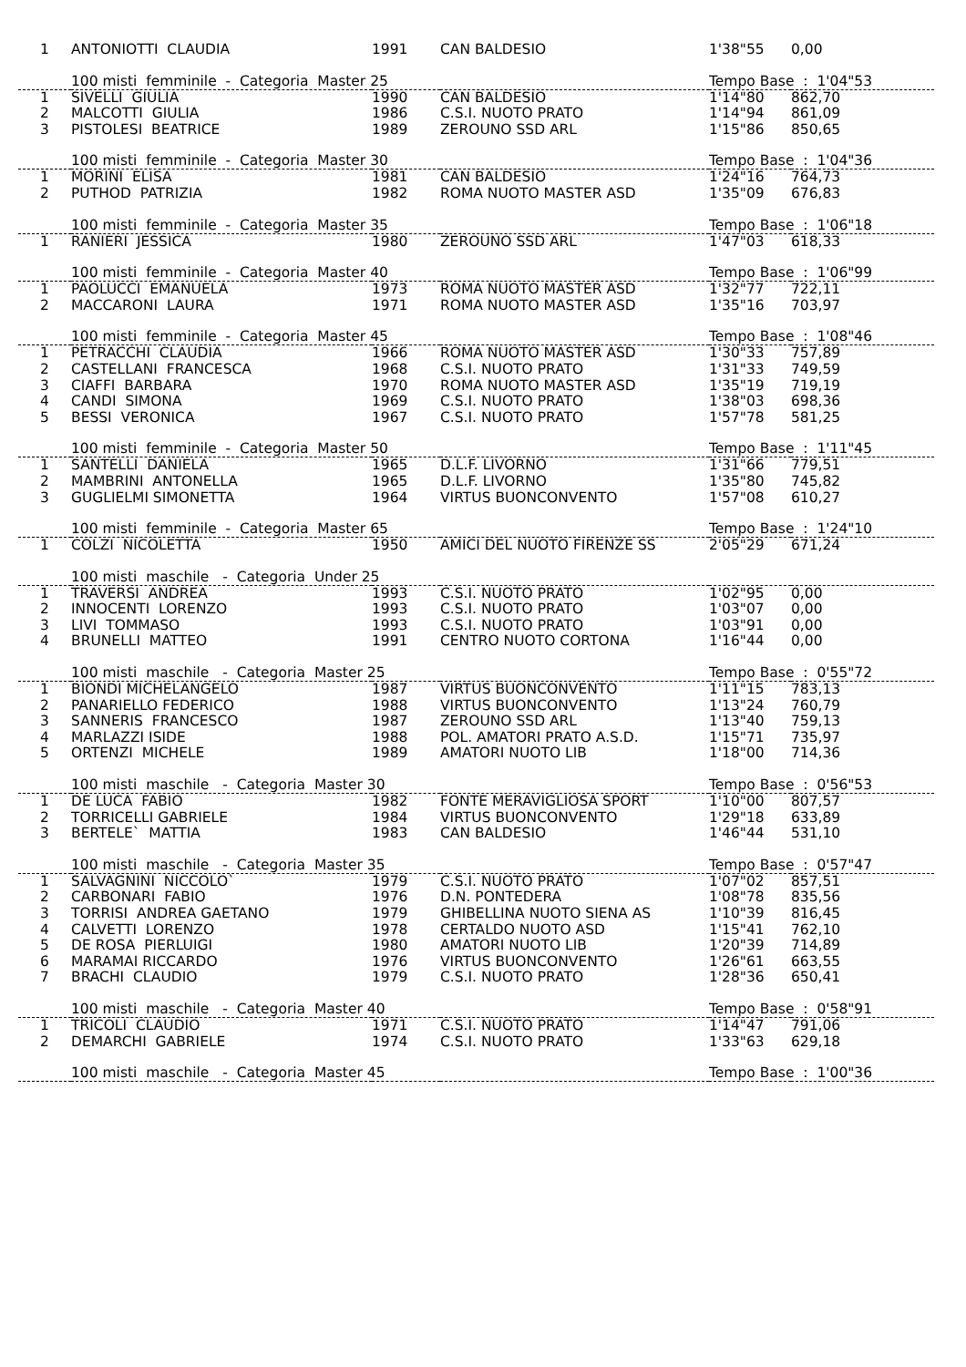| 1 | ANTONIOTTI CLAUDIA | 1991 | CAN BALDESIO | 1'38"55 | 0,00 |
| | 100 misti femminile - Categoria Master 25 | | | Tempo Base : 1'04"53 | |
| 1 | SIVELLI GIULIA | 1990 | CAN BALDESIO | 1'14"80 | 862,70 |
| 2 | MALCOTTI GIULIA | 1986 | C.S.I. NUOTO PRATO | 1'14"94 | 861,09 |
| 3 | PISTOLESI BEATRICE | 1989 | ZEROUNO SSD ARL | 1'15"86 | 850,65 |
| | 100 misti femminile - Categoria Master 30 | | | Tempo Base : 1'04"36 | |
| 1 | MORINI ELISA | 1981 | CAN BALDESIO | 1'24"16 | 764,73 |
| 2 | PUTHOD PATRIZIA | 1982 | ROMA NUOTO MASTER ASD | 1'35"09 | 676,83 |
| | 100 misti femminile - Categoria Master 35 | | | Tempo Base : 1'06"18 | |
| 1 | RANIERI JESSICA | 1980 | ZEROUNO SSD ARL | 1'47"03 | 618,33 |
| | 100 misti femminile - Categoria Master 40 | | | Tempo Base : 1'06"99 | |
| 1 | PAOLUCCI EMANUELA | 1973 | ROMA NUOTO MASTER ASD | 1'32"77 | 722,11 |
| 2 | MACCARONI LAURA | 1971 | ROMA NUOTO MASTER ASD | 1'35"16 | 703,97 |
| | 100 misti femminile - Categoria Master 45 | | | Tempo Base : 1'08"46 | |
| 1 | PETRACCHI CLAUDIA | 1966 | ROMA NUOTO MASTER ASD | 1'30"33 | 757,89 |
| 2 | CASTELLANI FRANCESCA | 1968 | C.S.I. NUOTO PRATO | 1'31"33 | 749,59 |
| 3 | CIAFFI BARBARA | 1970 | ROMA NUOTO MASTER ASD | 1'35"19 | 719,19 |
| 4 | CANDI SIMONA | 1969 | C.S.I. NUOTO PRATO | 1'38"03 | 698,36 |
| 5 | BESSI VERONICA | 1967 | C.S.I. NUOTO PRATO | 1'57"78 | 581,25 |
| | 100 misti femminile - Categoria Master 50 | | | Tempo Base : 1'11"45 | |
| 1 | SANTELLI DANIELA | 1965 | D.L.F. LIVORNO | 1'31"66 | 779,51 |
| 2 | MAMBRINI ANTONELLA | 1965 | D.L.F. LIVORNO | 1'35"80 | 745,82 |
| 3 | GUGLIELMI SIMONETTA | 1964 | VIRTUS BUONCONVENTO | 1'57"08 | 610,27 |
| | 100 misti femminile - Categoria Master 65 | | | Tempo Base : 1'24"10 | |
| 1 | COLZI NICOLETTA | 1950 | AMICI DEL NUOTO FIRENZE SS | 2'05"29 | 671,24 |
| | 100 misti maschile - Categoria Under 25 | | | | |
| 1 | TRAVERSI ANDREA | 1993 | C.S.I. NUOTO PRATO | 1'02"95 | 0,00 |
| 2 | INNOCENTI LORENZO | 1993 | C.S.I. NUOTO PRATO | 1'03"07 | 0,00 |
| 3 | LIVI TOMMASO | 1993 | C.S.I. NUOTO PRATO | 1'03"91 | 0,00 |
| 4 | BRUNELLI MATTEO | 1991 | CENTRO NUOTO CORTONA | 1'16"44 | 0,00 |
| | 100 misti maschile - Categoria Master 25 | | | Tempo Base : 0'55"72 | |
| 1 | BIONDI MICHELANGELO | 1987 | VIRTUS BUONCONVENTO | 1'11"15 | 783,13 |
| 2 | PANARIELLO FEDERICO | 1988 | VIRTUS BUONCONVENTO | 1'13"24 | 760,79 |
| 3 | SANNERIS FRANCESCO | 1987 | ZEROUNO SSD ARL | 1'13"40 | 759,13 |
| 4 | MARLAZZI ISIDE | 1988 | POL. AMATORI PRATO A.S.D. | 1'15"71 | 735,97 |
| 5 | ORTENZI MICHELE | 1989 | AMATORI NUOTO LIB | 1'18"00 | 714,36 |
| | 100 misti maschile - Categoria Master 30 | | | Tempo Base : 0'56"53 | |
| 1 | DE LUCA FABIO | 1982 | FONTE MERAVIGLIOSA SPORT | 1'10"00 | 807,57 |
| 2 | TORRICELLI GABRIELE | 1984 | VIRTUS BUONCONVENTO | 1'29"18 | 633,89 |
| 3 | BERTELE` MATTIA | 1983 | CAN BALDESIO | 1'46"44 | 531,10 |
| | 100 misti maschile - Categoria Master 35 | | | Tempo Base : 0'57"47 | |
| 1 | SALVAGNINI NICCOLO` | 1979 | C.S.I. NUOTO PRATO | 1'07"02 | 857,51 |
| 2 | CARBONARI FABIO | 1976 | D.N. PONTEDERA | 1'08"78 | 835,56 |
| 3 | TORRISI ANDREA GAETANO | 1979 | GHIBELLINA NUOTO SIENA AS | 1'10"39 | 816,45 |
| 4 | CALVETTI LORENZO | 1978 | CERTALDO NUOTO ASD | 1'15"41 | 762,10 |
| 5 | DE ROSA PIERLUIGI | 1980 | AMATORI NUOTO LIB | 1'20"39 | 714,89 |
| 6 | MARAMAI RICCARDO | 1976 | VIRTUS BUONCONVENTO | 1'26"61 | 663,55 |
| 7 | BRACHI CLAUDIO | 1979 | C.S.I. NUOTO PRATO | 1'28"36 | 650,41 |
| | 100 misti maschile - Categoria Master 40 | | | Tempo Base : 0'58"91 | |
| 1 | TRICOLI CLAUDIO | 1971 | C.S.I. NUOTO PRATO | 1'14"47 | 791,06 |
| 2 | DEMARCHI GABRIELE | 1974 | C.S.I. NUOTO PRATO | 1'33"63 | 629,18 |
| | 100 misti maschile - Categoria Master 45 | | | Tempo Base : 1'00"36 | |